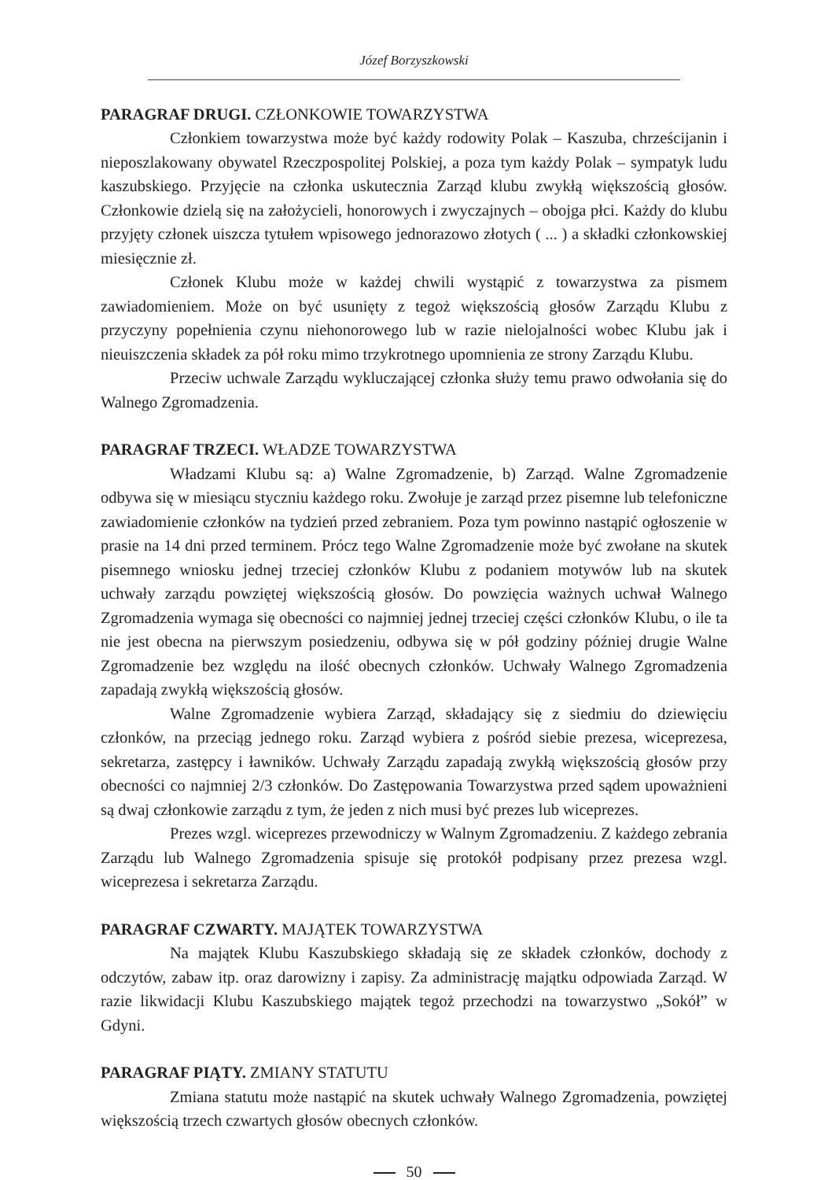Józef Borzyszkowski
PARAGRAF DRUGI. CZŁONKOWIE TOWARZYSTWA
Członkiem towarzystwa może być każdy rodowity Polak – Kaszuba, chrześcijanin i nieposzlakowany obywatel Rzeczpospolitej Polskiej, a poza tym każdy Polak – sympatyk ludu kaszubskiego. Przyjęcie na członka uskutecznia Zarząd klubu zwykłą większością głosów. Członkowie dzielą się na założycieli, honorowych i zwyczajnych – obojga płci. Każdy do klubu przyjęty członek uiszcza tytułem wpisowego jednorazowo złotych ( ... ) a składki członkowskiej miesięcznie zł.
Członek Klubu może w każdej chwili wystąpić z towarzystwa za pismem zawiadomieniem. Może on być usunięty z tegoż większością głosów Zarządu Klubu z przyczyny popełnienia czynu niehonorowego lub w razie nielojalności wobec Klubu jak i nieuiszczenia składek za pół roku mimo trzykrotnego upomnienia ze strony Zarządu Klubu.
Przeciw uchwale Zarządu wykluczającej członka służy temu prawo odwołania się do Walnego Zgromadzenia.
PARAGRAF TRZECI. WŁADZE TOWARZYSTWA
Władzami Klubu są: a) Walne Zgromadzenie, b) Zarząd. Walne Zgromadzenie odbywa się w miesiącu styczniu każdego roku. Zwołuje je zarząd przez pisemne lub telefoniczne zawiadomienie członków na tydzień przed zebraniem. Poza tym powinno nastąpić ogłoszenie w prasie na 14 dni przed terminem. Prócz tego Walne Zgromadzenie może być zwołane na skutek pisemnego wniosku jednej trzeciej członków Klubu z podaniem motywów lub na skutek uchwały zarządu powziętej większością głosów. Do powzięcia ważnych uchwał Walnego Zgromadzenia wymaga się obecności co najmniej jednej trzeciej części członków Klubu, o ile ta nie jest obecna na pierwszym posiedzeniu, odbywa się w pół godziny później drugie Walne Zgromadzenie bez względu na ilość obecnych członków. Uchwały Walnego Zgromadzenia zapadają zwykłą większością głosów.
Walne Zgromadzenie wybiera Zarząd, składający się z siedmiu do dziewięciu członków, na przeciąg jednego roku. Zarząd wybiera z pośród siebie prezesa, wiceprezesa, sekretarza, zastępcy i ławników. Uchwały Zarządu zapadają zwykłą większością głosów przy obecności co najmniej 2/3 członków. Do Zastępowania Towarzystwa przed sądem upoważnieni są dwaj członkowie zarządu z tym, że jeden z nich musi być prezes lub wiceprezes.
Prezes wzgl. wiceprezes przewodniczy w Walnym Zgromadzeniu. Z każdego zebrania Zarządu lub Walnego Zgromadzenia spisuje się protokół podpisany przez prezesa wzgl. wiceprezesa i sekretarza Zarządu.
PARAGRAF CZWARTY. MAJĄTEK TOWARZYSTWA
Na majątek Klubu Kaszubskiego składają się ze składek członków, dochody z odczytów, zabaw itp. oraz darowizny i zapisy. Za administrację majątku odpowiada Zarząd. W razie likwidacji Klubu Kaszubskiego majątek tegoż przechodzi na towarzystwo „Sokół” w Gdyni.
PARAGRAF PIĄTY. ZMIANY STATUTU
Zmiana statutu może nastąpić na skutek uchwały Walnego Zgromadzenia, powziętej większością trzech czwartych głosów obecnych członków.
50